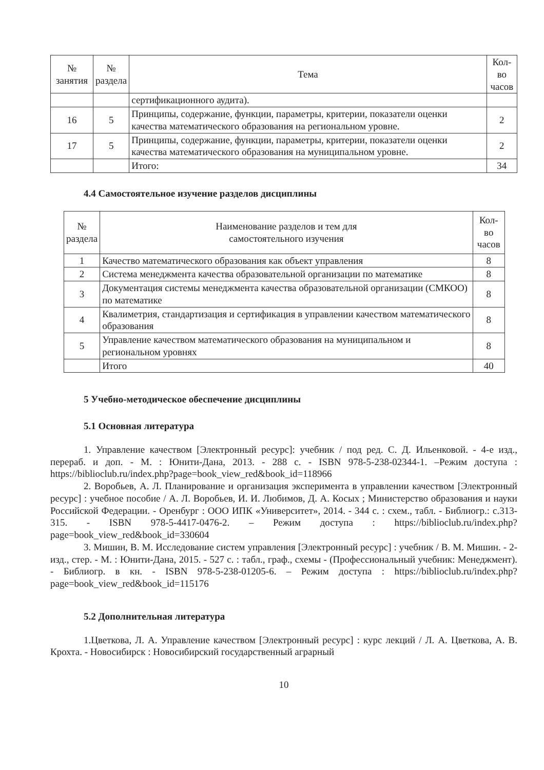| № занятия | № раздела | Тема | Кол-во часов |
| --- | --- | --- | --- |
| | | сертификационного аудита). | |
| 16 | 5 | Принципы, содержание, функции, параметры, критерии, показатели оценки качества математического образования на региональном уровне. | 2 |
| 17 | 5 | Принципы, содержание, функции, параметры, критерии, показатели оценки качества математического образования на муниципальном уровне. | 2 |
| | | Итого: | 34 |
4.4 Самостоятельное изучение разделов дисциплины
| № раздела | Наименование разделов и тем для самостоятельного изучения | Кол-во часов |
| --- | --- | --- |
| 1 | Качество математического образования как объект управления | 8 |
| 2 | Система менеджмента качества образовательной организации по математике | 8 |
| 3 | Документация системы менеджмента качества образовательной организации (СМКОО) по математике | 8 |
| 4 | Квалиметрия, стандартизация и сертификация в управлении качеством математического образования | 8 |
| 5 | Управление качеством математического образования на муниципальном и региональном уровнях | 8 |
| | Итого | 40 |
5 Учебно-методическое обеспечение дисциплины
5.1 Основная литература
1. Управление качеством [Электронный ресурс]: учебник / под ред. С. Д. Ильенковой. - 4-е изд., перераб. и доп. - М. : Юнити-Дана, 2013. - 288 с. - ISBN 978-5-238-02344-1. –Режим доступа : https://biblioclub.ru/index.php?page=book_view_red&book_id=118966
2. Воробьев, А. Л. Планирование и организация эксперимента в управлении качеством [Электронный ресурс] : учебное пособие / А. Л. Воробьев, И. И. Любимов, Д. А. Косых ; Министерство образования и науки Российской Федерации. - Оренбург : ООО ИПК «Университет», 2014. - 344 с. : схем., табл. - Библиогр.: с.313-315. - ISBN 978-5-4417-0476-2. – Режим доступа : https://biblioclub.ru/index.php?page=book_view_red&book_id=330604
3. Мишин, В. М. Исследование систем управления [Электронный ресурс] : учебник / В. М. Мишин. - 2-изд., стер. - М. : Юнити-Дана, 2015. - 527 с. : табл., граф., схемы - (Профессиональный учебник: Менеджмент). - Библиогр. в кн. - ISBN 978-5-238-01205-6. – Режим доступа : https://biblioclub.ru/index.php?page=book_view_red&book_id=115176
5.2 Дополнительная литература
1.Цветкова, Л. А. Управление качеством [Электронный ресурс] : курс лекций / Л. А. Цветкова, А. В. Крохта. - Новосибирск : Новосибирский государственный аграрный
10